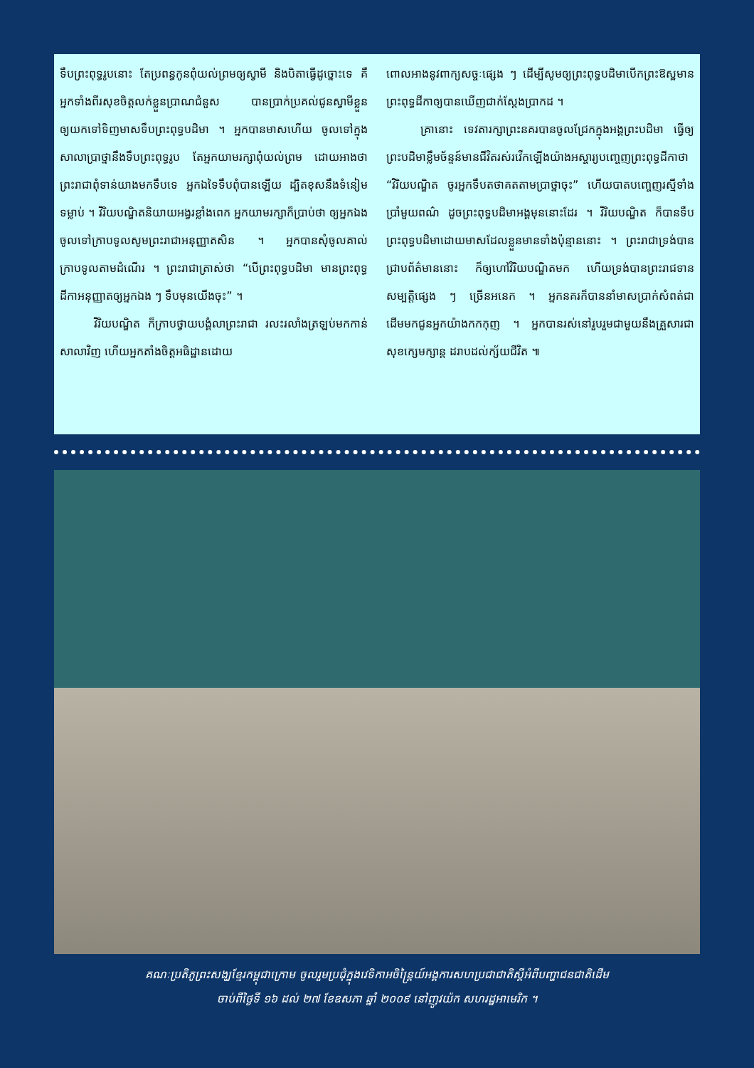ទឹបព្រះពុទ្ធរូបនោះ តែប្រពន្ធកូនពុំយល់ព្រមឲ្យស្វាមី និងបិតាធ្វើដូច្នោះទេ គឺអ្នកទាំងពីរសុខចិត្តលក់ខ្លួនប្រាណជំនួស បានប្រាក់ប្រគល់ជូនស្វាមីខ្លួន ឲ្យយកទៅទិញមាសទឹបព្រះពុទ្ធបដិមា ។ អ្នកបានមាសហើយ ចូលទៅក្នុងសាលាប្រាថ្នានឹងទឹបព្រះពុទ្ធរូប តែអ្នកយាមរក្សាពុំយល់ព្រម ដោយអាងថា ព្រះរាជាពុំទាន់យាងមកទឹបទេ អ្នកឯទៃទឹបពុំបានឡើយ ដ្បិតខុសនឹងទំនៀមទម្លាប់ ។ វិរិយបណ្ឌិតនិយាយអង្វរខ្លាំងពេក អ្នកយាមរក្សាក៏ប្រាប់ថា ឲ្យអ្នកឯងចូលទៅក្រាបទូលសូមព្រះរាជាអនុញ្ញាតសិន ។ អ្នកបានសុំចូលគាល់ក្រាបទូលតាមដំណើរ ។ ព្រះរាជាត្រាស់ថា “បើព្រះពុទ្ធបដិមា មានព្រះពុទ្ធដីកាអនុញ្ញាតឲ្យអ្នកឯង ៗ ទឹបមុនយើងចុះ” ។
   វិរិយបណ្ឌិត ក៏ក្រាបថ្វាយបង្គំលាព្រះរាជា រលះរលាំងត្រឡប់មកកាន់សាលាវិញ ហើយអ្នកតាំងចិត្តអធិដ្ឋានដោយ
ពោលអាងនូវពាក្យសច្ចៈផ្សេង ៗ ដើម្បីសូមឲ្យព្រះពុទ្ធបដិមាបើកព្រះឱស្ឋមានព្រះពុទ្ធដីកាឲ្យបានឃើញជាក់ស្តែងប្រាកដ ។
   គ្រានោះ ទេវតារក្សាព្រះនគរបានចូលជ្រែកក្នុងអង្គព្រះបដិមា ធ្វើឲ្យព្រះបដិមាខ្លឹមច័ន្ទន៍មានជីវិតរស់រវើកឡើងយ៉ាងអស្ចារ្យបញ្ចេញព្រះពុទ្ធដីកាថា “វិរិយបណ្ឌិត ចូរអ្នកទឹបតថាគតតាមប្រាថ្នាចុះ” ហើយបាតបញ្ចេញរស្មីទាំងប្រាំមួយពណ៌ ដូចព្រះពុទ្ធបដិមាអង្គមុននោះដែរ ។ វិរិយបណ្ឌិត ក៏បានទឹបព្រះពុទ្ធបដិមាដោយមាសដែលខ្លួនមានទាំងប៉ុន្មាននោះ ។ ព្រះរាជាទ្រង់បានជ្រាបព័ត៌មាននោះ ក៏ឲ្យហៅវិរិយបណ្ឌិតមក ហើយទ្រង់បានព្រះរាជទានសម្បត្តិផ្សេង ៗ ច្រើនអនេក ។ អ្នកនគរក៏បាននាំមាសប្រាក់សំពត់ជាដើមមកជូនអ្នកយ៉ាងកកកុញ ។ អ្នកបានរស់នៅរួបរួមជាមួយនឹងគ្រួសារជាសុខក្សេមក្សាន្ត ដរាបដល់ក្ស័យជីវិត ៕
គណៈប្រតិភូព្រះសង្ឃខ្មែរកម្ពុជាក្រោម ចូលរួមប្រជុំក្នុងវេទិកាអចិន្ត្រៃយ៍អង្គការសហប្រជាជាតិស្តីអំពីបញ្ហាជនជាតិដើម
ចាប់ពីថ្ងៃទី ១៦ ដល់ ២៧ ខែឧសភា ឆ្នាំ ២០០៩ នៅញូវយ៉ក សហរដ្ឋអាមេរិក ។